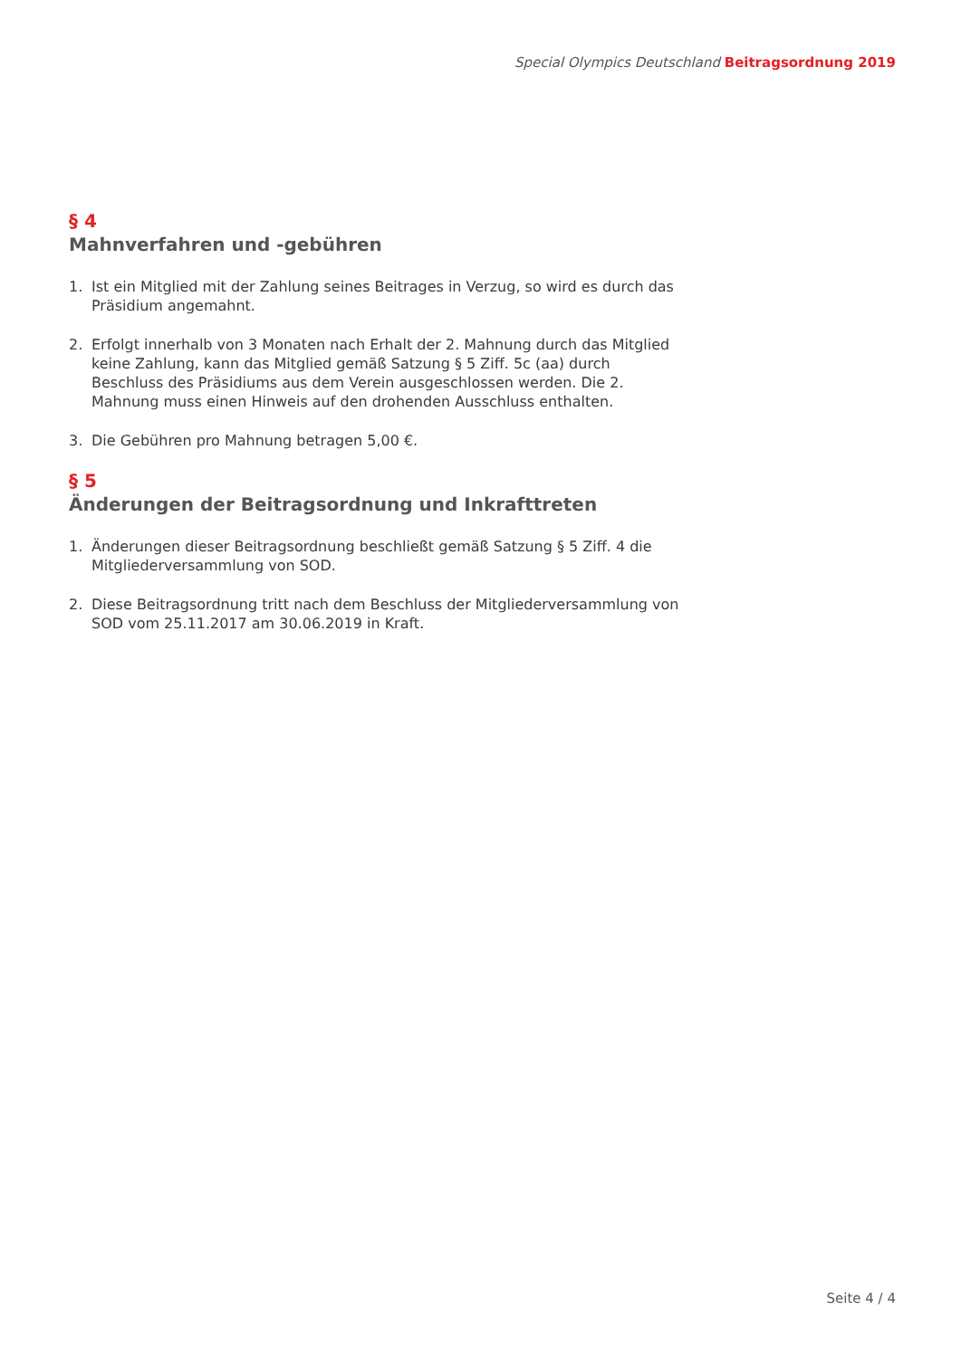Special Olympics Deutschland Beitragsordnung 2019
§ 4
Mahnverfahren und -gebühren
1. Ist ein Mitglied mit der Zahlung seines Beitrages in Verzug, so wird es durch das Präsidium angemahnt.
2. Erfolgt innerhalb von 3 Monaten nach Erhalt der 2. Mahnung durch das Mitglied keine Zahlung, kann das Mitglied gemäß Satzung § 5 Ziff. 5c (aa) durch Beschluss des Präsidiums aus dem Verein ausgeschlossen werden. Die 2. Mahnung muss einen Hinweis auf den drohenden Ausschluss enthalten.
3. Die Gebühren pro Mahnung betragen 5,00 €.
§ 5
Änderungen der Beitragsordnung und Inkrafttreten
1. Änderungen dieser Beitragsordnung beschließt gemäß Satzung § 5 Ziff. 4 die Mitgliederversammlung von SOD.
2. Diese Beitragsordnung tritt nach dem Beschluss der Mitgliederversammlung von SOD vom 25.11.2017 am 30.06.2019 in Kraft.
Seite 4 / 4